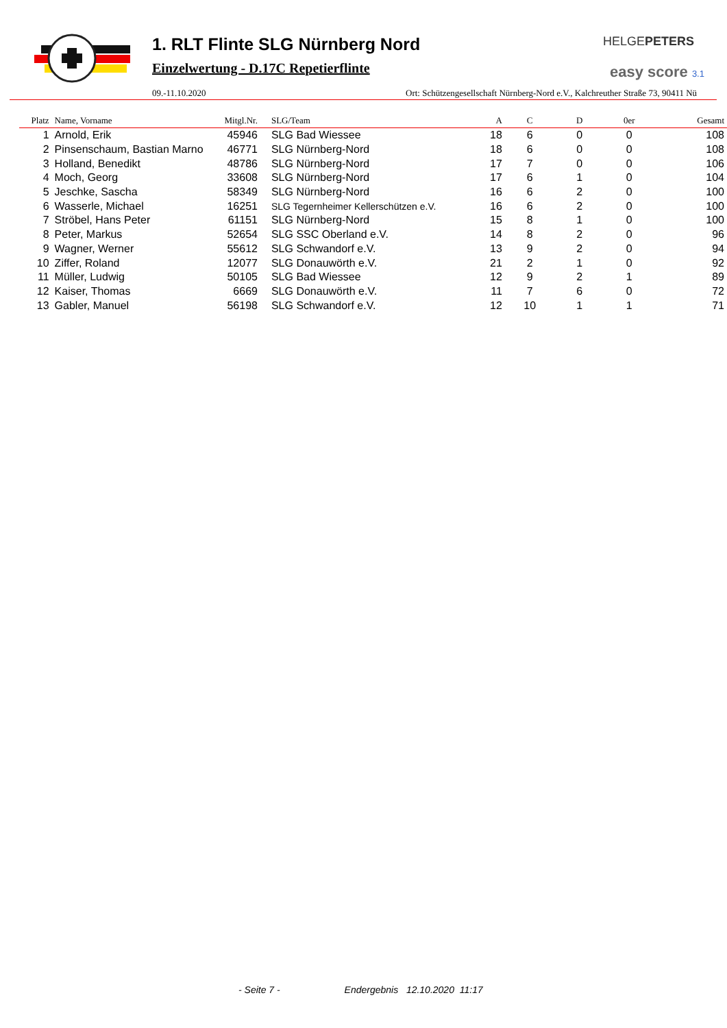1. RLT Flinte SLG Nürnberg Nord
Einzelwertung - D.17C Repetierflinte
HELGEPETERS
easy score 3.1
09.-11.10.2020 Ort: Schützengesellschaft Nürnberg-Nord e.V., Kalchreuther Straße 73, 90411 Nü
| Platz | Name, Vorname | Mitgl.Nr. | SLG/Team | A | C | D | 0er | Gesamt |
| --- | --- | --- | --- | --- | --- | --- | --- | --- |
| 1 | Arnold, Erik | 45946 | SLG Bad Wiessee | 18 | 6 | 0 | 0 | 108 |
| 2 | Pinsenschaum, Bastian Marno | 46771 | SLG Nürnberg-Nord | 18 | 6 | 0 | 0 | 108 |
| 3 | Holland, Benedikt | 48786 | SLG Nürnberg-Nord | 17 | 7 | 0 | 0 | 106 |
| 4 | Moch, Georg | 33608 | SLG Nürnberg-Nord | 17 | 6 | 1 | 0 | 104 |
| 5 | Jeschke, Sascha | 58349 | SLG Nürnberg-Nord | 16 | 6 | 2 | 0 | 100 |
| 6 | Wasserle, Michael | 16251 | SLG Tegernheimer Kellerschützen e.V. | 16 | 6 | 2 | 0 | 100 |
| 7 | Ströbel, Hans Peter | 61151 | SLG Nürnberg-Nord | 15 | 8 | 1 | 0 | 100 |
| 8 | Peter, Markus | 52654 | SLG SSC Oberland e.V. | 14 | 8 | 2 | 0 | 96 |
| 9 | Wagner, Werner | 55612 | SLG Schwandorf e.V. | 13 | 9 | 2 | 0 | 94 |
| 10 | Ziffer, Roland | 12077 | SLG Donauwörth e.V. | 21 | 2 | 1 | 0 | 92 |
| 11 | Müller, Ludwig | 50105 | SLG Bad Wiessee | 12 | 9 | 2 | 1 | 89 |
| 12 | Kaiser, Thomas | 6669 | SLG Donauwörth e.V. | 11 | 7 | 6 | 0 | 72 |
| 13 | Gabler, Manuel | 56198 | SLG Schwandorf e.V. | 12 | 10 | 1 | 1 | 71 |
- Seite 7 - Endergebnis 12.10.2020 11:17